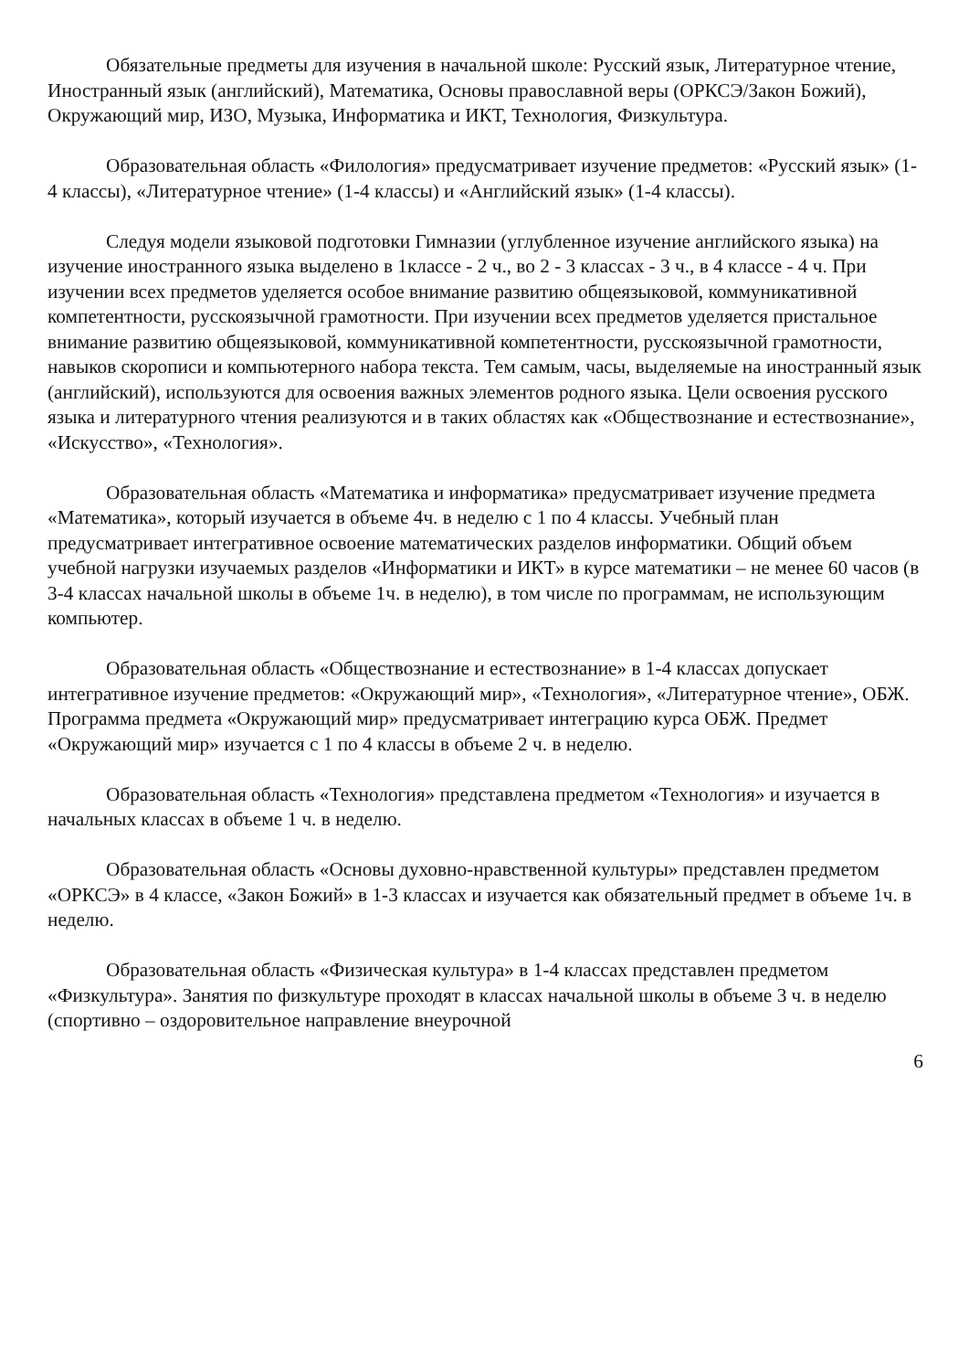Обязательные предметы для изучения в начальной школе: Русский язык, Литературное чтение, Иностранный язык (английский), Математика, Основы православной веры (ОРКСЭ/Закон Божий), Окружающий мир, ИЗО, Музыка, Информатика и ИКТ, Технология, Физкультура.
Образовательная область «Филология» предусматривает изучение предметов: «Русский язык» (1-4 классы), «Литературное чтение» (1-4 классы) и «Английский язык» (1-4 классы).
Следуя модели языковой подготовки Гимназии (углубленное изучение английского языка) на изучение иностранного языка выделено в 1классе - 2 ч., во 2 - 3 классах - 3 ч., в 4 классе - 4 ч. При изучении всех предметов уделяется особое внимание развитию общеязыковой, коммуникативной компетентности, русскоязычной грамотности. При изучении всех предметов уделяется пристальное внимание развитию общеязыковой, коммуникативной компетентности, русскоязычной грамотности, навыков скорописи и компьютерного набора текста. Тем самым, часы, выделяемые на иностранный язык (английский), используются для освоения важных элементов родного языка. Цели освоения русского языка и литературного чтения реализуются и в таких областях как «Обществознание и естествознание», «Искусство», «Технология».
Образовательная область «Математика и информатика» предусматривает изучение предмета «Математика», который изучается в объеме 4ч. в неделю с 1 по 4 классы. Учебный план предусматривает интегративное освоение математических разделов информатики. Общий объем учебной нагрузки изучаемых разделов «Информатики и ИКТ» в курсе математики – не менее 60 часов (в 3-4 классах начальной школы в объеме 1ч. в неделю), в том числе по программам, не использующим компьютер.
Образовательная область «Обществознание и естествознание» в 1-4 классах допускает интегративное изучение предметов: «Окружающий мир», «Технология», «Литературное чтение», ОБЖ. Программа предмета «Окружающий мир» предусматривает интеграцию курса ОБЖ. Предмет «Окружающий мир» изучается с 1 по 4 классы в объеме 2 ч. в неделю.
Образовательная область «Технология» представлена предметом «Технология» и изучается в начальных классах в объеме 1 ч. в неделю.
Образовательная область «Основы духовно-нравственной культуры» представлен предметом «ОРКСЭ» в 4 классе, «Закон Божий» в 1-3 классах и изучается как обязательный предмет в объеме 1ч. в неделю.
Образовательная область «Физическая культура» в 1-4 классах представлен предметом «Физкультура». Занятия по физкультуре проходят в классах начальной школы в объеме 3 ч. в неделю (спортивно – оздоровительное направление внеурочной
6